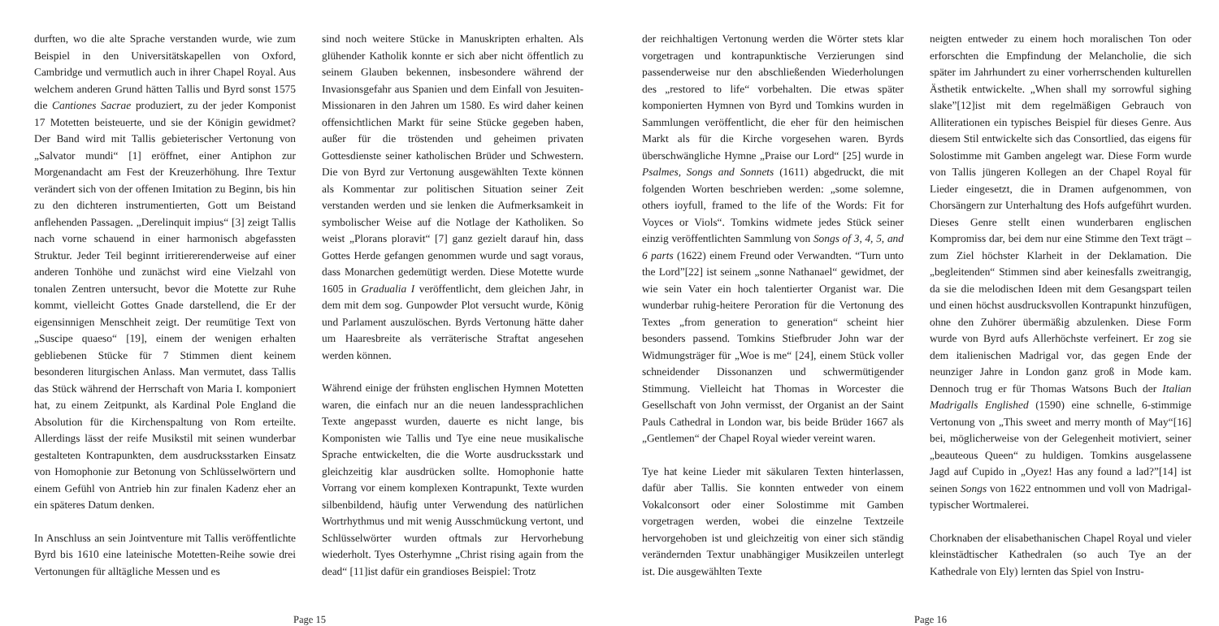durften, wo die alte Sprache verstanden wurde, wie zum Beispiel in den Universitätskapellen von Oxford, Cambridge und vermutlich auch in ihrer Chapel Royal. Aus welchem anderen Grund hätten Tallis und Byrd sonst 1575 die Cantiones Sacrae produziert, zu der jeder Komponist 17 Motetten beisteuerte, und sie der Königin gewidmet? Der Band wird mit Tallis gebieterischer Vertonung von „Salvator mundi“ [1] eröffnet, einer Antiphon zur Morgenandacht am Fest der Kreuzerhöhung. Ihre Textur verändert sich von der offenen Imitation zu Beginn, bis hin zu den dichteren instrumentierten, Gott um Beistand anflehenden Passagen. „Derelinquit impius“ [3] zeigt Tallis nach vorne schauend in einer harmonisch abgefassten Struktur. Jeder Teil beginnt irritiererenderweise auf einer anderen Tonhöhe und zunächst wird eine Vielzahl von tonalen Zentren untersucht, bevor die Motette zur Ruhe kommt, vielleicht Gottes Gnade darstellend, die Er der eigensinnigen Menschheit zeigt. Der reumütige Text von „Suscipe quaeso“ [19], einem der wenigen erhalten gebliebenen Stücke für 7 Stimmen dient keinem besonderen liturgischen Anlass. Man vermutet, dass Tallis das Stück während der Herrschaft von Maria I. komponiert hat, zu einem Zeitpunkt, als Kardinal Pole England die Absolution für die Kirchenspaltung von Rom erteilte. Allerdings lässt der reife Musikstil mit seinen wunderbar gestalteten Kontrapunkten, dem ausdrucksstarken Einsatz von Homophonie zur Betonung von Schlüsselwörtern und einem Gefühl von Antrieb hin zur finalen Kadenz eher an ein späteres Datum denken.
In Anschluss an sein Jointventure mit Tallis veröffentlichte Byrd bis 1610 eine lateinische Motetten-Reihe sowie drei Vertonungen für alltägliche Messen und es
sind noch weitere Stücke in Manuskripten erhalten. Als glühender Katholik konnte er sich aber nicht öffentlich zu seinem Glauben bekennen, insbesondere während der Invasionsgefahr aus Spanien und dem Einfall von Jesuiten-Missionaren in den Jahren um 1580. Es wird daher keinen offensichtlichen Markt für seine Stücke gegeben haben, außer für die tröstenden und geheimen privaten Gottesdienste seiner katholischen Brüder und Schwestern. Die von Byrd zur Vertonung ausgewählten Texte können als Kommentar zur politischen Situation seiner Zeit verstanden werden und sie lenken die Aufmerksamkeit in symbolischer Weise auf die Notlage der Katholiken. So weist „Plorans ploravit“ [7] ganz gezielt darauf hin, dass Gottes Herde gefangen genommen wurde und sagt voraus, dass Monarchen gedemütigt werden. Diese Motette wurde 1605 in Gradualia I veröffentlicht, dem gleichen Jahr, in dem mit dem sog. Gunpowder Plot versucht wurde, König und Parlament auszulöschen. Byrds Vertonung hätte daher um Haaresbreite als verräterische Straftat angesehen werden können.
Während einige der frühsten englischen Hymnen Motetten waren, die einfach nur an die neuen landessprachlichen Texte angepasst wurden, dauerte es nicht lange, bis Komponisten wie Tallis und Tye eine neue musikalische Sprache entwickelten, die die Worte ausdrucksstark und gleichzeitig klar ausdrücken sollte. Homophonie hatte Vorrang vor einem komplexen Kontrapunkt, Texte wurden silbenbildend, häufig unter Verwendung des natürlichen Wortrhythmus und mit wenig Ausschmückung vertont, und Schlüsselwörter wurden oftmals zur Hervorhebung wiederholt. Tyes Osterhymne „Christ rising again from the dead“ [11]ist dafür ein grandioses Beispiel: Trotz
Page 15
der reichhaltigen Vertonung werden die Wörter stets klar vorgetragen und kontrapunktische Verzierungen sind passenderweise nur den abschließenden Wiederholungen des „restored to life“ vorbehalten. Die etwas später komponierten Hymnen von Byrd und Tomkins wurden in Sammlungen veröffentlicht, die eher für den heimischen Markt als für die Kirche vorgesehen waren. Byrds überschwängliche Hymne „Praise our Lord“ [25] wurde in Psalmes, Songs and Sonnets (1611) abgedruckt, die mit folgenden Worten beschrieben werden: „some solemne, others ioyfull, framed to the life of the Words: Fit for Voyces or Viols“. Tomkins widmete jedes Stück seiner einzig veröffentlichten Sammlung von Songs of 3, 4, 5, and 6 parts (1622) einem Freund oder Verwandten. “Turn unto the Lord”[22] ist seinem „sonne Nathanael“ gewidmet, der wie sein Vater ein hoch talentierter Organist war. Die wunderbar ruhig-heitere Peroration für die Vertonung des Textes „from generation to generation“ scheint hier besonders passend. Tomkins Stiefbruder John war der Widmungsträger für „Woe is me“ [24], einem Stück voller schneidender Dissonanzen und schwermütigender Stimmung. Vielleicht hat Thomas in Worcester die Gesellschaft von John vermisst, der Organist an der Saint Pauls Cathedral in London war, bis beide Brüder 1667 als „Gentlemen“ der Chapel Royal wieder vereint waren.
Tye hat keine Lieder mit säkularen Texten hinterlassen, dafür aber Tallis. Sie konnten entweder von einem Vokalconsort oder einer Solostimme mit Gamben vorgetragen werden, wobei die einzelne Textzeile hervorgehoben ist und gleichzeitig von einer sich ständig verändernden Textur unabhängiger Musikzeilen unterlegt ist. Die ausgewählten Texte
neigten entweder zu einem hoch moralischen Ton oder erforschten die Empfindung der Melancholie, die sich später im Jahrhundert zu einer vorherrschenden kulturellen Ästhetik entwickelte. „When shall my sorrowful sighing slake”[12]ist mit dem regelmäßigen Gebrauch von Alliterationen ein typisches Beispiel für dieses Genre. Aus diesem Stil entwickelte sich das Consortlied, das eigens für Solostimme mit Gamben angelegt war. Diese Form wurde von Tallis jüngeren Kollegen an der Chapel Royal für Lieder eingesetzt, die in Dramen aufgenommen, von Chorsängern zur Unterhaltung des Hofs aufgeführt wurden. Dieses Genre stellt einen wunderbaren englischen Kompromiss dar, bei dem nur eine Stimme den Text trägt – zum Ziel höchster Klarheit in der Deklamation. Die „begleitenden“ Stimmen sind aber keinesfalls zweitrangig, da sie die melodischen Ideen mit dem Gesangspart teilen und einen höchst ausdrucksvollen Kontrapunkt hinzufügen, ohne den Zuhörer übermäßig abzulenken. Diese Form wurde von Byrd aufs Allerhöchste verfeinert. Er zog sie dem italienischen Madrigal vor, das gegen Ende der neunziger Jahre in London ganz groß in Mode kam. Dennoch trug er für Thomas Watsons Buch der Italian Madrigalls Englished (1590) eine schnelle, 6-stimmige Vertonung von „This sweet and merry month of May“[16] bei, möglicherweise von der Gelegenheit motiviert, seiner „beauteous Queen“ zu huldigen. Tomkins ausgelassene Jagd auf Cupido in „Oyez! Has any found a lad?”[14] ist seinen Songs von 1622 entnommen und voll von Madrigal-typischer Wortmalerei.
Chorknaben der elisabethanischen Chapel Royal und vieler kleinstädtischer Kathedralen (so auch Tye an der Kathedrale von Ely) lernten das Spiel von Instru-
Page 16